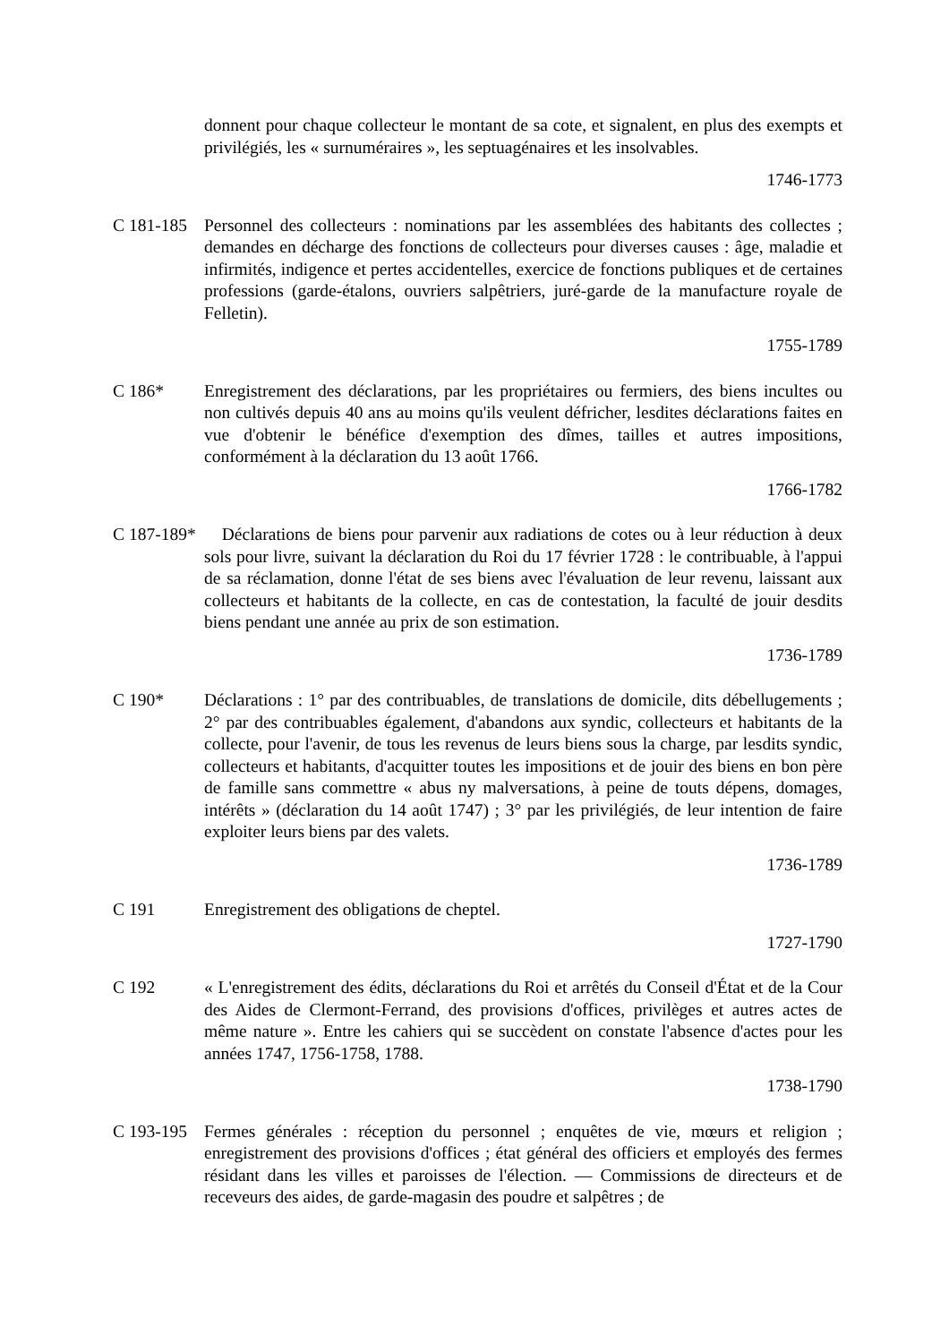donnent pour chaque collecteur le montant de sa cote, et signalent, en plus des exempts et privilégiés, les « surnuméraires », les septuagénaires et les insolvables.
1746-1773
C 181-185
Personnel des collecteurs : nominations par les assemblées des habitants des collectes ; demandes en décharge des fonctions de collecteurs pour diverses causes : âge, maladie et infirmités, indigence et pertes accidentelles, exercice de fonctions publiques et de certaines professions (garde-étalons, ouvriers salpêtriers, juré-garde de la manufacture royale de Felletin).
1755-1789
C 186* Enregistrement des déclarations, par les propriétaires ou fermiers, des biens incultes ou non cultivés depuis 40 ans au moins qu'ils veulent défricher, lesdites déclarations faites en vue d'obtenir le bénéfice d'exemption des dîmes, tailles et autres impositions, conformément à la déclaration du 13 août 1766.
1766-1782
C 187-189*
Déclarations de biens pour parvenir aux radiations de cotes ou à leur réduction à deux sols pour livre, suivant la déclaration du Roi du 17 février 1728 : le contribuable, à l'appui de sa réclamation, donne l'état de ses biens avec l'évaluation de leur revenu, laissant aux collecteurs et habitants de la collecte, en cas de contestation, la faculté de jouir desdits biens pendant une année au prix de son estimation.
1736-1789
C 190* Déclarations : 1° par des contribuables, de translations de domicile, dits débellugements ; 2° par des contribuables également, d'abandons aux syndic, collecteurs et habitants de la collecte, pour l'avenir, de tous les revenus de leurs biens sous la charge, par lesdits syndic, collecteurs et habitants, d'acquitter toutes les impositions et de jouir des biens en bon père de famille sans commettre « abus ny malversations, à peine de touts dépens, domages, intérêts » (déclaration du 14 août 1747) ; 3° par les privilégiés, de leur intention de faire exploiter leurs biens par des valets.
1736-1789
C 191 Enregistrement des obligations de cheptel.
1727-1790
C 192 « L'enregistrement des édits, déclarations du Roi et arrêtés du Conseil d'État et de la Cour des Aides de Clermont-Ferrand, des provisions d'offices, privilèges et autres actes de même nature ». Entre les cahiers qui se succèdent on constate l'absence d'actes pour les années 1747, 1756-1758, 1788.
1738-1790
C 193-195
Fermes générales : réception du personnel ; enquêtes de vie, mœurs et religion ; enregistrement des provisions d'offices ; état général des officiers et employés des fermes résidant dans les villes et paroisses de l'élection. — Commissions de directeurs et de receveurs des aides, de garde-magasin des poudre et salpêtres ; de